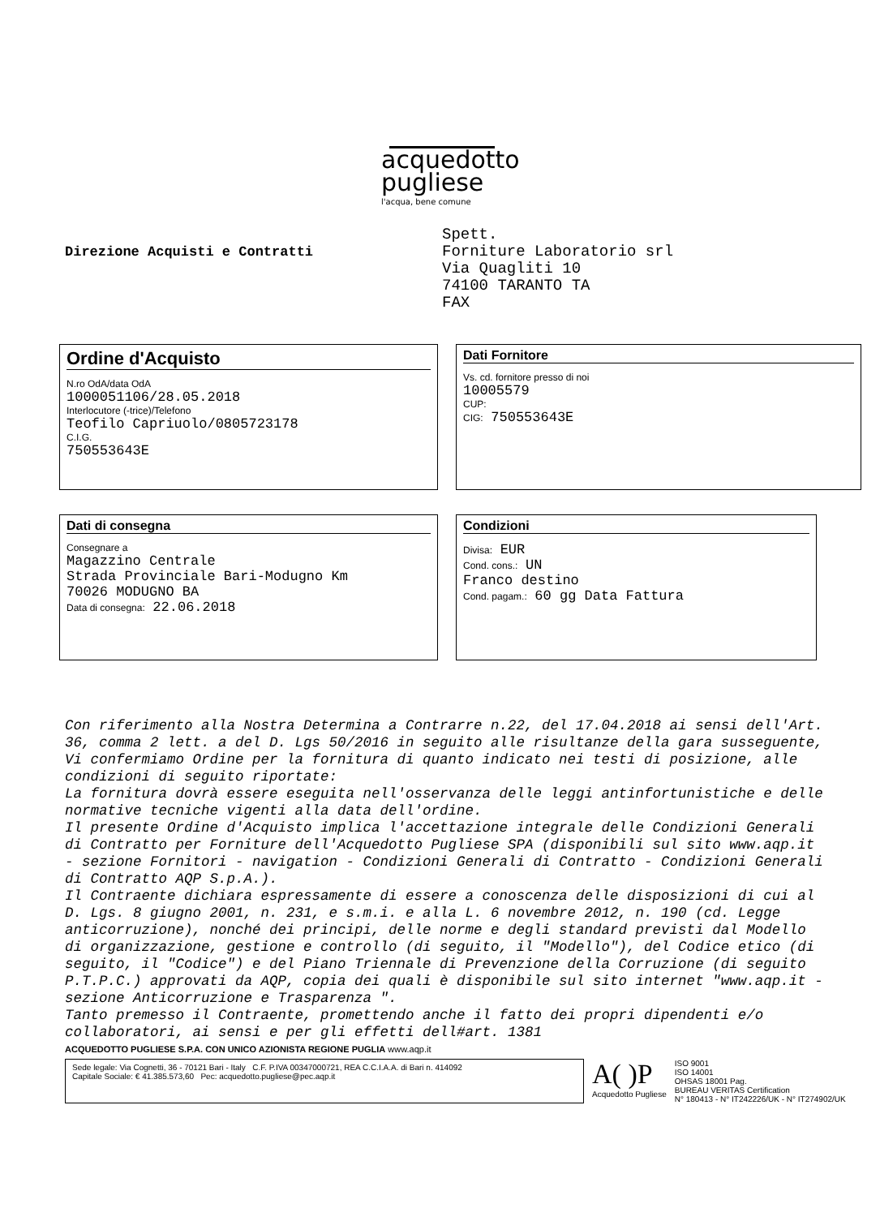acquedotto
pugliese
l'acqua, bene comune
Direzione Acquisti e Contratti
Spett.
Forniture Laboratorio srl
Via Quagliti 10
74100 TARANTO TA
FAX
Ordine d'Acquisto
N.ro OdA/data OdA
1000051106/28.05.2018
Interlocutore (-trice)/Telefono
Teofilo Capriuolo/0805723178
C.I.G.
750553643E
Dati Fornitore
Vs. cd. fornitore presso di noi
10005579
CUP:
CIG: 750553643E
Dati di consegna
Consegnare a
Magazzino Centrale
Strada Provinciale Bari-Modugno Km
70026 MODUGNO BA
Data di consegna: 22.06.2018
Condizioni
Divisa: EUR
Cond. cons.: UN
Franco destino
Cond. pagam.: 60 gg Data Fattura
Con riferimento alla Nostra Determina a Contrarre n.22, del 17.04.2018 ai sensi dell'Art. 36, comma 2 lett. a del D. Lgs 50/2016 in seguito alle risultanze della gara susseguente, Vi confermiamo Ordine per la fornitura di quanto indicato nei testi di posizione, alle condizioni di seguito riportate:
La fornitura dovrà essere eseguita nell'osservanza delle leggi antinfortunistiche e delle normative tecniche vigenti alla data dell'ordine.
Il presente Ordine d'Acquisto implica l'accettazione integrale delle Condizioni Generali di Contratto per Forniture dell'Acquedotto Pugliese SPA (disponibili sul sito www.aqp.it - sezione Fornitori - navigation - Condizioni Generali di Contratto - Condizioni Generali di Contratto AQP S.p.A.).
Il Contraente dichiara espressamente di essere a conoscenza delle disposizioni di cui al D. Lgs. 8 giugno 2001, n. 231, e s.m.i. e alla L. 6 novembre 2012, n. 190 (cd. Legge anticorruzione), nonché dei principi, delle norme e degli standard previsti dal Modello di organizzazione, gestione e controllo (di seguito, il "Modello"), del Codice etico (di seguito, il "Codice") e del Piano Triennale di Prevenzione della Corruzione (di seguito P.T.P.C.) approvati da AQP, copia dei quali è disponibile sul sito internet "www.aqp.it - sezione Anticorruzione e Trasparenza ".
Tanto premesso il Contraente, promettendo anche il fatto dei propri dipendenti e/o collaboratori, ai sensi e per gli effetti dell#art. 1381
ACQUEDOTTO PUGLIESE S.P.A. CON UNICO AZIONISTA REGIONE PUGLIA www.aqp.it
Sede legale: Via Cognetti, 36 - 70121 Bari - Italy C.F. P.IVA 00347000721, REA C.C.I.A.A. di Bari n. 414092
Capitale Sociale: € 41.385.573,60 Pec: acquedotto.pugliese@pec.aqp.it
A( )P
Acquedotto Pugliese
ISO 9001
ISO 14001
OHSAS 18001 Pag.
BUREAU VERITAS Certification
N° 180413 - N° IT242226/UK - N° IT274902/UK